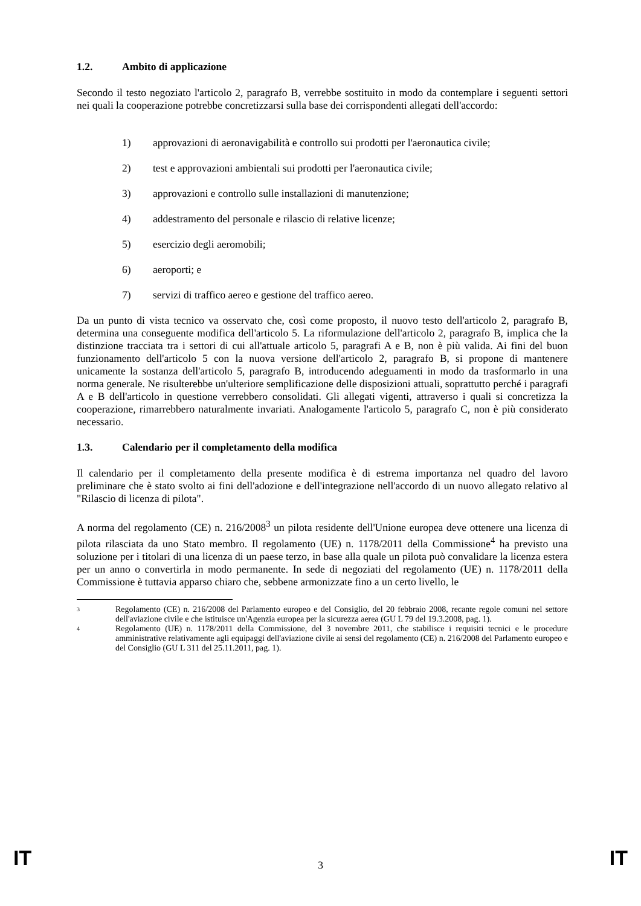1.2. Ambito di applicazione
Secondo il testo negoziato l'articolo 2, paragrafo B, verrebbe sostituito in modo da contemplare i seguenti settori nei quali la cooperazione potrebbe concretizzarsi sulla base dei corrispondenti allegati dell'accordo:
1) approvazioni di aeronavigabilità e controllo sui prodotti per l'aeronautica civile;
2) test e approvazioni ambientali sui prodotti per l'aeronautica civile;
3) approvazioni e controllo sulle installazioni di manutenzione;
4) addestramento del personale e rilascio di relative licenze;
5) esercizio degli aeromobili;
6) aeroporti; e
7) servizi di traffico aereo e gestione del traffico aereo.
Da un punto di vista tecnico va osservato che, così come proposto, il nuovo testo dell'articolo 2, paragrafo B, determina una conseguente modifica dell'articolo 5. La riformulazione dell'articolo 2, paragrafo B, implica che la distinzione tracciata tra i settori di cui all'attuale articolo 5, paragrafi A e B, non è più valida. Ai fini del buon funzionamento dell'articolo 5 con la nuova versione dell'articolo 2, paragrafo B, si propone di mantenere unicamente la sostanza dell'articolo 5, paragrafo B, introducendo adeguamenti in modo da trasformarlo in una norma generale. Ne risulterebbe un'ulteriore semplificazione delle disposizioni attuali, soprattutto perché i paragrafi A e B dell'articolo in questione verrebbero consolidati. Gli allegati vigenti, attraverso i quali si concretizza la cooperazione, rimarrebbero naturalmente invariati. Analogamente l'articolo 5, paragrafo C, non è più considerato necessario.
1.3. Calendario per il completamento della modifica
Il calendario per il completamento della presente modifica è di estrema importanza nel quadro del lavoro preliminare che è stato svolto ai fini dell'adozione e dell'integrazione nell'accordo di un nuovo allegato relativo al "Rilascio di licenza di pilota".
A norma del regolamento (CE) n. 216/2008<sup>3</sup> un pilota residente dell'Unione europea deve ottenere una licenza di pilota rilasciata da uno Stato membro. Il regolamento (UE) n. 1178/2011 della Commissione<sup>4</sup> ha previsto una soluzione per i titolari di una licenza di un paese terzo, in base alla quale un pilota può convalidare la licenza estera per un anno o convertirla in modo permanente. In sede di negoziati del regolamento (UE) n. 1178/2011 della Commissione è tuttavia apparso chiaro che, sebbene armonizzate fino a un certo livello, le
3 Regolamento (CE) n. 216/2008 del Parlamento europeo e del Consiglio, del 20 febbraio 2008, recante regole comuni nel settore dell'aviazione civile e che istituisce un'Agenzia europea per la sicurezza aerea (GU L 79 del 19.3.2008, pag. 1).
4 Regolamento (UE) n. 1178/2011 della Commissione, del 3 novembre 2011, che stabilisce i requisiti tecnici e le procedure amministrative relativamente agli equipaggi dell'aviazione civile ai sensi del regolamento (CE) n. 216/2008 del Parlamento europeo e del Consiglio (GU L 311 del 25.11.2011, pag. 1).
IT 3 IT